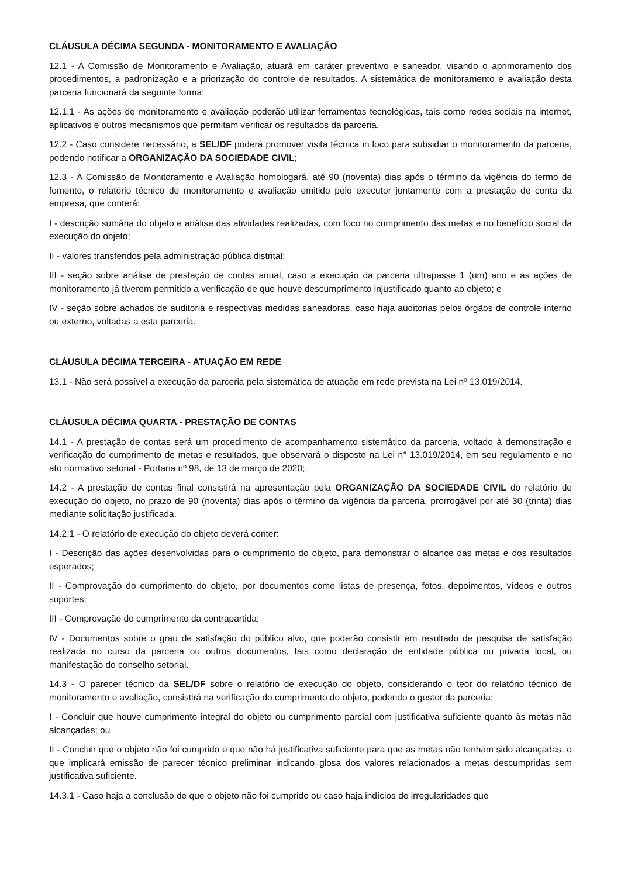CLÁUSULA DÉCIMA SEGUNDA - MONITORAMENTO E AVALIAÇÃO
12.1 - A Comissão de Monitoramento e Avaliação, atuará em caráter preventivo e saneador, visando o aprimoramento dos procedimentos, a padronização e a priorização do controle de resultados. A sistemática de monitoramento e avaliação desta parceria funcionará da seguinte forma:
12.1.1 - As ações de monitoramento e avaliação poderão utilizar ferramentas tecnológicas, tais como redes sociais na internet, aplicativos e outros mecanismos que permitam verificar os resultados da parceria.
12.2 - Caso considere necessário, a SEL/DF poderá promover visita técnica in loco para subsidiar o monitoramento da parceria, podendo notificar a ORGANIZAÇÃO DA SOCIEDADE CIVIL;
12.3 - A Comissão de Monitoramento e Avaliação homologará, até 90 (noventa) dias após o término da vigência do termo de fomento, o relatório técnico de monitoramento e avaliação emitido pelo executor juntamente com a prestação de conta da empresa, que conterá:
I - descrição sumária do objeto e análise das atividades realizadas, com foco no cumprimento das metas e no benefício social da execução do objeto;
II - valores transferidos pela administração pública distrital;
III - seção sobre análise de prestação de contas anual, caso a execução da parceria ultrapasse 1 (um) ano e as ações de monitoramento já tiverem permitido a verificação de que houve descumprimento injustificado quanto ao objeto; e
IV - seção sobre achados de auditoria e respectivas medidas saneadoras, caso haja auditorias pelos órgãos de controle interno ou externo, voltadas a esta parceria.
CLÁUSULA DÉCIMA TERCEIRA - ATUAÇÃO EM REDE
13.1 - Não será possível a execução da parceria pela sistemática de atuação em rede prevista na Lei nº 13.019/2014.
CLÁUSULA DÉCIMA QUARTA - PRESTAÇÃO DE CONTAS
14.1 - A prestação de contas será um procedimento de acompanhamento sistemático da parceria, voltado à demonstração e verificação do cumprimento de metas e resultados, que observará o disposto na Lei n° 13.019/2014, em seu regulamento e no ato normativo setorial - Portaria nº 98, de 13 de março de 2020;.
14.2 - A prestação de contas final consistirá na apresentação pela ORGANIZAÇÃO DA SOCIEDADE CIVIL do relatório de execução do objeto, no prazo de 90 (noventa) dias após o término da vigência da parceria, prorrogável por até 30 (trinta) dias mediante solicitação justificada.
14.2.1 - O relatório de execução do objeto deverá conter:
I - Descrição das ações desenvolvidas para o cumprimento do objeto, para demonstrar o alcance das metas e dos resultados esperados;
II - Comprovação do cumprimento do objeto, por documentos como listas de presença, fotos, depoimentos, vídeos e outros suportes;
III - Comprovação do cumprimento da contrapartida;
IV - Documentos sobre o grau de satisfação do público alvo, que poderão consistir em resultado de pesquisa de satisfação realizada no curso da parceria ou outros documentos, tais como declaração de entidade pública ou privada local, ou manifestação do conselho setorial.
14.3 - O parecer técnico da SEL/DF sobre o relatório de execução do objeto, considerando o teor do relatório técnico de monitoramento e avaliação, consistirá na verificação do cumprimento do objeto, podendo o gestor da parceria:
I - Concluir que houve cumprimento integral do objeto ou cumprimento parcial com justificativa suficiente quanto às metas não alcançadas; ou
II - Concluir que o objeto não foi cumprido e que não há justificativa suficiente para que as metas não tenham sido alcançadas, o que implicará emissão de parecer técnico preliminar indicando glosa dos valores relacionados a metas descumpridas sem justificativa suficiente.
14.3.1 - Caso haja a conclusão de que o objeto não foi cumprido ou caso haja indícios de irregularidades que